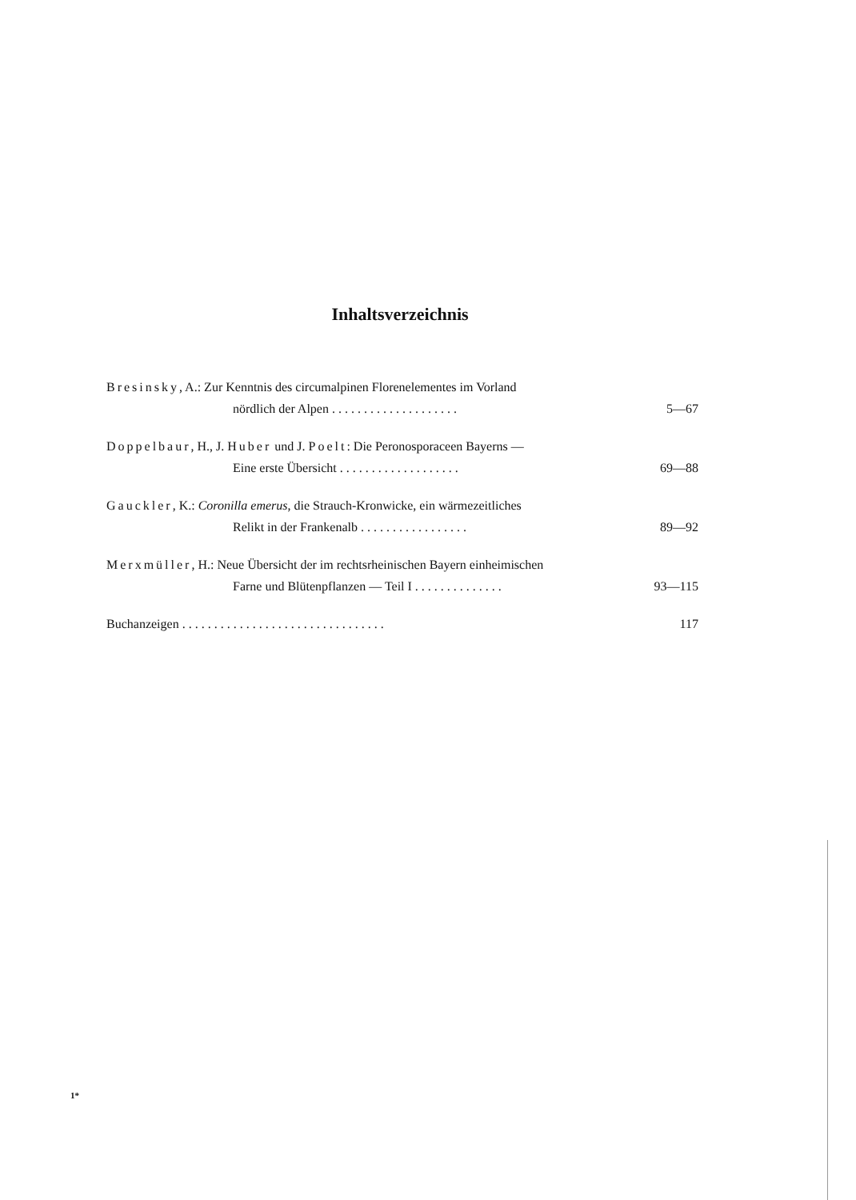Inhaltsverzeichnis
Bresinsky, A.: Zur Kenntnis des circumalpinen Florenelementes im Vorland
nördlich der Alpen . . . . . . . . . . . . . . . . . . . . 5—67
Doppelbaur, H., J. Huber und J. Poelt: Die Peronosporaceen Bayerns —
Eine erste Übersicht . . . . . . . . . . . . . . . . . . . 69—88
Gauckler, K.: Coronilla emerus, die Strauch-Kronwicke, ein wärmezeitliches
Relikt in der Frankenalb . . . . . . . . . . . . . . . . . 89—92
Merxmüller, H.: Neue Übersicht der im rechtsrheinischen Bayern einheimischen
Farne und Blütenpflanzen — Teil I . . . . . . . . . . . . . . 93—115
Buchanzeigen . . . . . . . . . . . . . . . . . . . . . . . . . . . . . . . . 117
1*